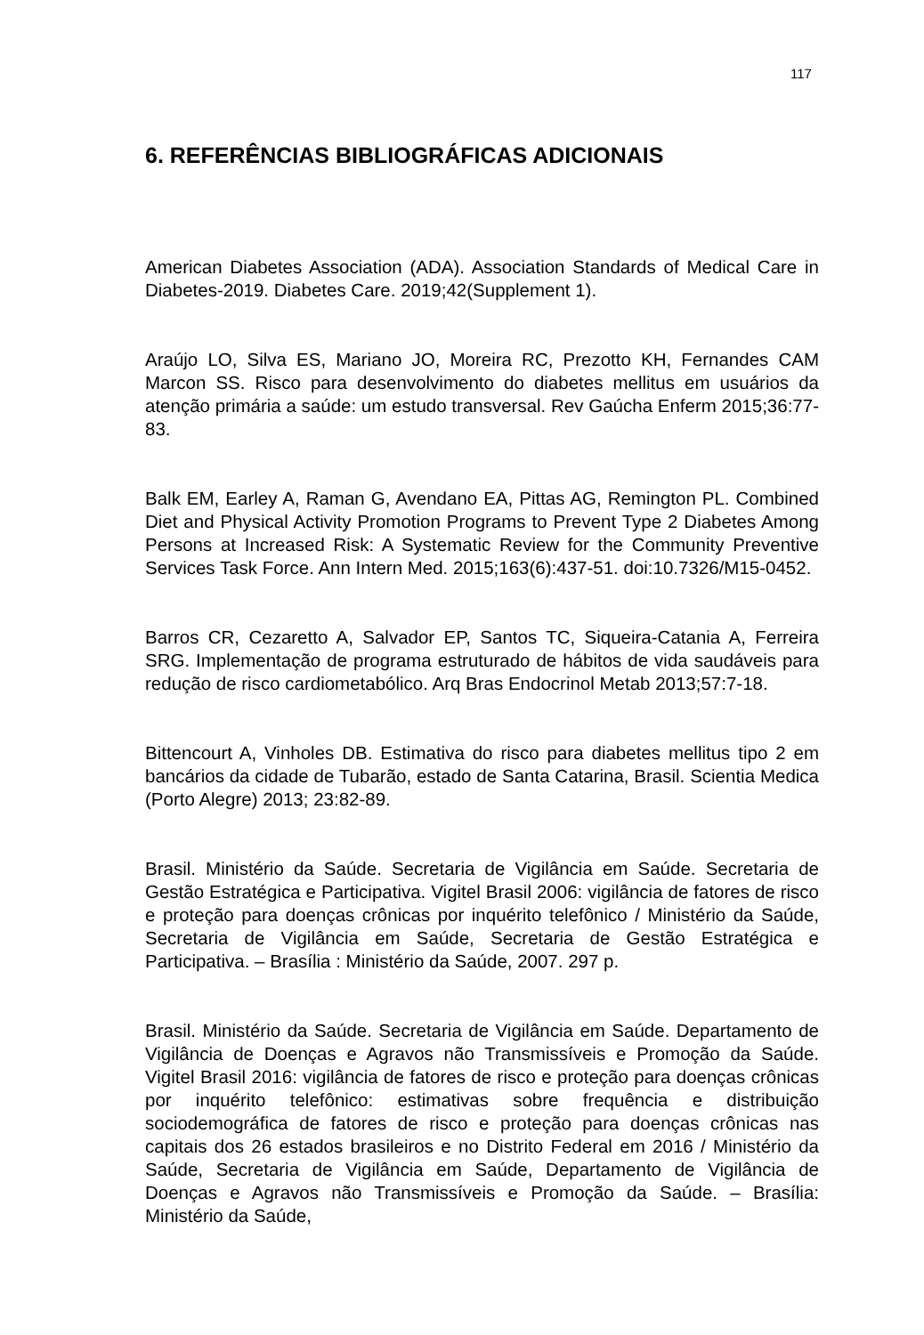117
6. REFERÊNCIAS BIBLIOGRÁFICAS ADICIONAIS
American Diabetes Association (ADA). Association Standards of Medical Care in Diabetes-2019. Diabetes Care. 2019;42(Supplement 1).
Araújo LO, Silva ES, Mariano JO, Moreira RC, Prezotto KH, Fernandes CAM Marcon SS. Risco para desenvolvimento do diabetes mellitus em usuários da atenção primária a saúde: um estudo transversal. Rev Gaúcha Enferm 2015;36:77-83.
Balk EM, Earley A, Raman G, Avendano EA, Pittas AG, Remington PL. Combined Diet and Physical Activity Promotion Programs to Prevent Type 2 Diabetes Among Persons at Increased Risk: A Systematic Review for the Community Preventive Services Task Force. Ann Intern Med. 2015;163(6):437-51. doi:10.7326/M15-0452.
Barros CR, Cezaretto A, Salvador EP, Santos TC, Siqueira-Catania A, Ferreira SRG. Implementação de programa estruturado de hábitos de vida saudáveis para redução de risco cardiometabólico. Arq Bras Endocrinol Metab 2013;57:7-18.
Bittencourt A, Vinholes DB. Estimativa do risco para diabetes mellitus tipo 2 em bancários da cidade de Tubarão, estado de Santa Catarina, Brasil. Scientia Medica (Porto Alegre) 2013; 23:82-89.
Brasil. Ministério da Saúde. Secretaria de Vigilância em Saúde. Secretaria de Gestão Estratégica e Participativa. Vigitel Brasil 2006: vigilância de fatores de risco e proteção para doenças crônicas por inquérito telefônico / Ministério da Saúde, Secretaria de Vigilância em Saúde, Secretaria de Gestão Estratégica e Participativa. – Brasília : Ministério da Saúde, 2007. 297 p.
Brasil. Ministério da Saúde. Secretaria de Vigilância em Saúde. Departamento de Vigilância de Doenças e Agravos não Transmissíveis e Promoção da Saúde. Vigitel Brasil 2016: vigilância de fatores de risco e proteção para doenças crônicas por inquérito telefônico: estimativas sobre frequência e distribuição sociodemográfica de fatores de risco e proteção para doenças crônicas nas capitais dos 26 estados brasileiros e no Distrito Federal em 2016 / Ministério da Saúde, Secretaria de Vigilância em Saúde, Departamento de Vigilância de Doenças e Agravos não Transmissíveis e Promoção da Saúde. – Brasília: Ministério da Saúde,